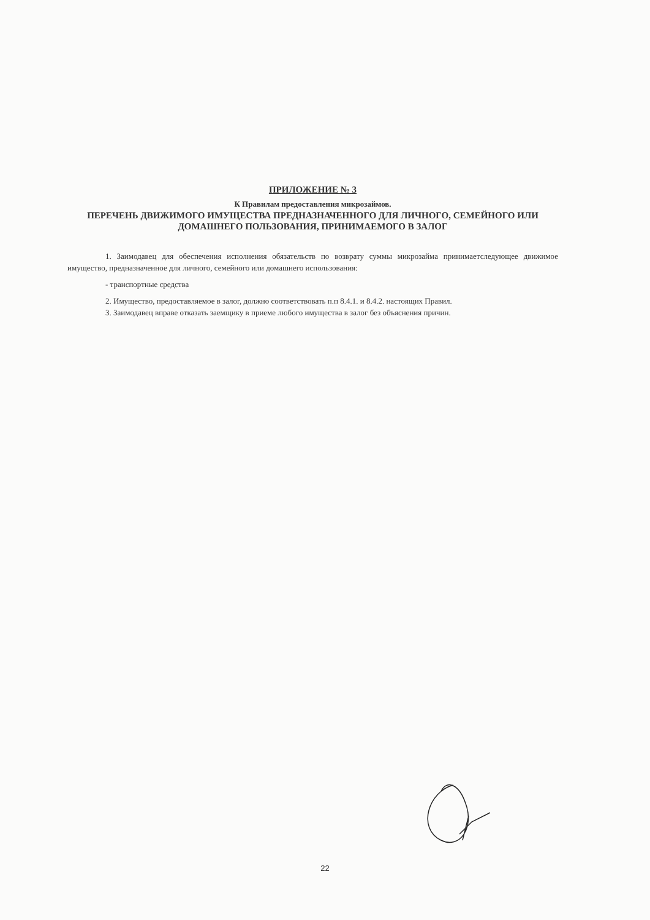ПРИЛОЖЕНИЕ № 3
К Правилам предоставления микрозаймов.
ПЕРЕЧЕНЬ ДВИЖИМОГО ИМУЩЕСТВА ПРЕДНАЗНАЧЕННОГО ДЛЯ ЛИЧНОГО, СЕМЕЙНОГО ИЛИ ДОМАШНЕГО ПОЛЬЗОВАНИЯ, ПРИНИМАЕМОГО В ЗАЛОГ
1. Заимодавец для обеспечения исполнения обязательств по возврату суммы микрозайма принимаетследующее движимое имущество, предназначенное для личного, семейного или домашнего использования:
- транспортные средства
2. Имущество, предоставляемое в залог, должно соответствовать п.п 8.4.1. и 8.4.2. настоящих Правил.
3. Заимодавец вправе отказать заемщику в приеме любого имущества в залог без объяснения причин.
22